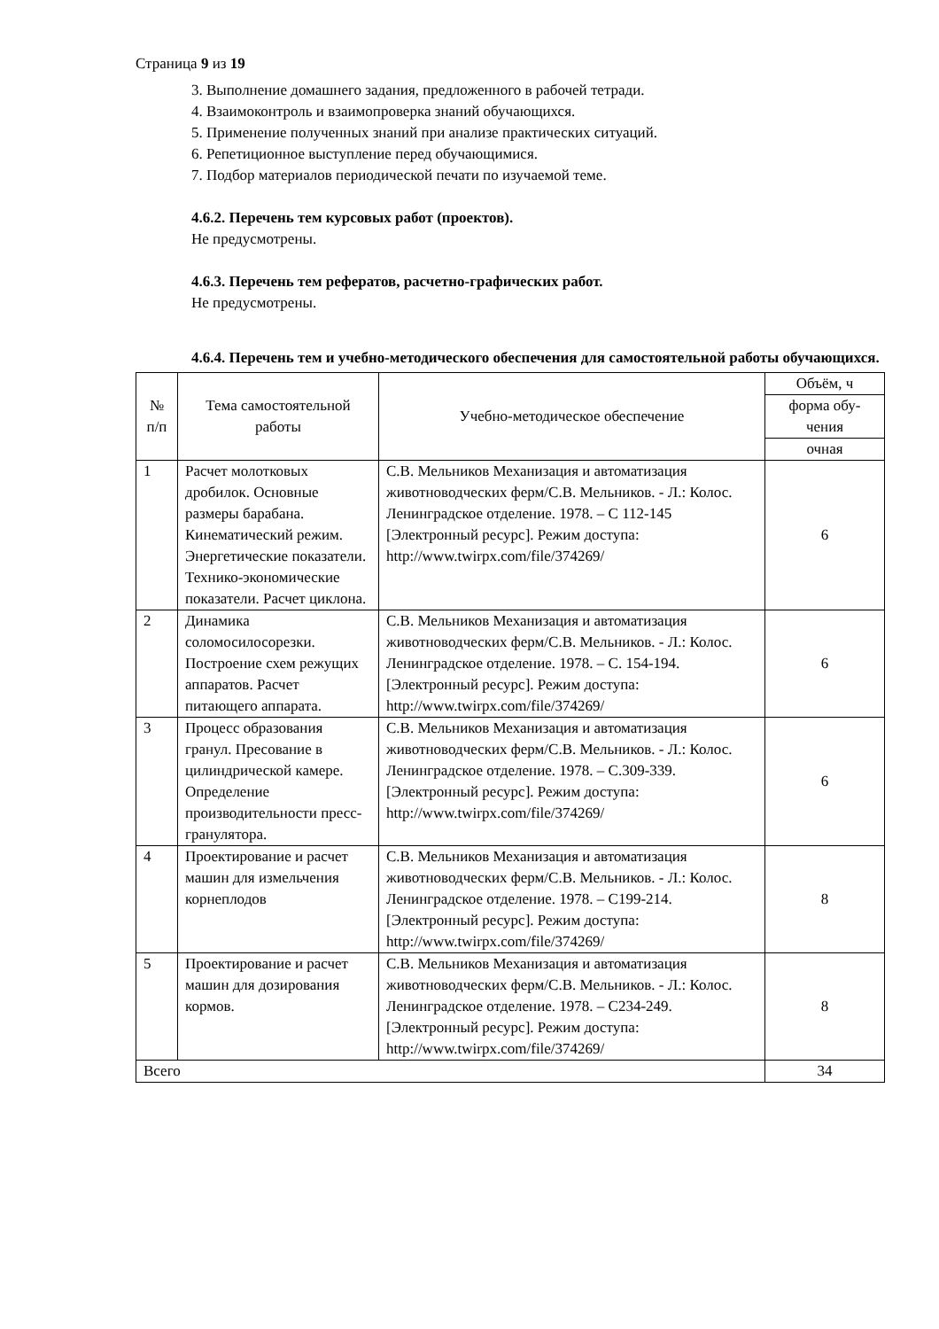Страница 9 из 19
3. Выполнение домашнего задания, предложенного в рабочей тетради.
4. Взаимоконтроль и взаимопроверка знаний обучающихся.
5. Применение полученных знаний при анализе практических ситуаций.
6. Репетиционное выступление перед обучающимися.
7. Подбор материалов периодической печати по изучаемой теме.
4.6.2. Перечень тем курсовых работ (проектов).
Не предусмотрены.
4.6.3. Перечень тем рефератов, расчетно-графических работ.
Не предусмотрены.
4.6.4. Перечень тем и учебно-методического обеспечения для самостоятельной работы обучающихся.
| № п/п | Тема самостоятельной работы | Учебно-методическое обеспечение | Объём, ч |
| --- | --- | --- | --- |
| | | | форма обу- чения |
| | | | очная |
| 1 | Расчет молотковых дробилок. Основные размеры барабана. Кинематический режим. Энергетические показатели. Технико-экономические показатели. Расчет циклона. | С.В. Мельников Механизация и автоматизация животноводческих ферм/С.В. Мельников. - Л.: Колос. Ленинградское отделение. 1978. – С 112-145 [Электронный ресурс]. Режим доступа: http://www.twirpx.com/file/374269/ | 6 |
| 2 | Динамика соломосилосорезки. Построение схем режущих аппаратов. Расчет питающего аппарата. | С.В. Мельников Механизация и автоматизация животноводческих ферм/С.В. Мельников. - Л.: Колос. Ленинградское отделение. 1978. – С. 154-194. [Электронный ресурс]. Режим доступа: http://www.twirpx.com/file/374269/ | 6 |
| 3 | Процесс образования гранул. Пресование в цилиндрической камере. Определение производительности пресс-гранулятора. | С.В. Мельников Механизация и автоматизация животноводческих ферм/С.В. Мельников. - Л.: Колос. Ленинградское отделение. 1978. – С.309-339. [Электронный ресурс]. Режим доступа: http://www.twirpx.com/file/374269/ | 6 |
| 4 | Проектирование и расчет машин для измельчения корнеплодов | С.В. Мельников Механизация и автоматизация животноводческих ферм/С.В. Мельников. - Л.: Колос. Ленинградское отделение. 1978. – С199-214. [Электронный ресурс]. Режим доступа: http://www.twirpx.com/file/374269/ | 8 |
| 5 | Проектирование и расчет машин для дозирования кормов. | С.В. Мельников Механизация и автоматизация животноводческих ферм/С.В. Мельников. - Л.: Колос. Ленинградское отделение. 1978. – С234-249. [Электронный ресурс]. Режим доступа: http://www.twirpx.com/file/374269/ | 8 |
| Всего | | | 34 |